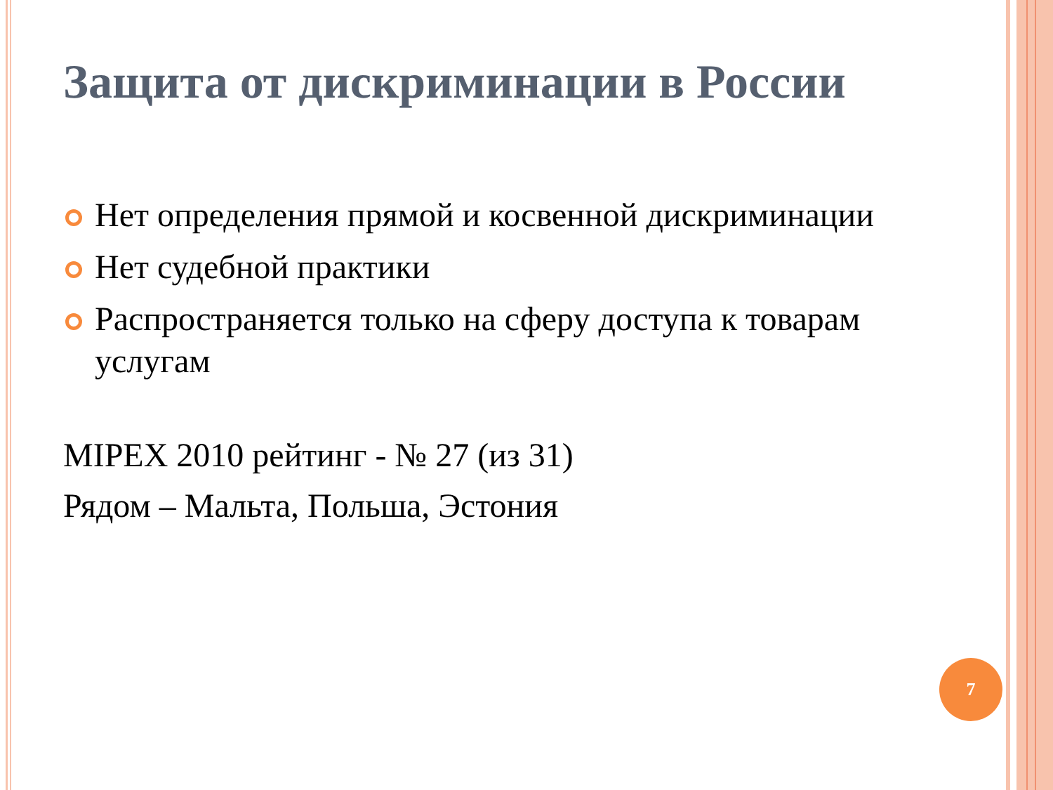Защита от дискриминации в России
Нет определения прямой и косвенной дискриминации
Нет судебной практики
Распространяется только на сферу доступа к товарам услугам
MIPEX 2010 рейтинг - № 27 (из 31)
Рядом – Мальта, Польша, Эстония
7